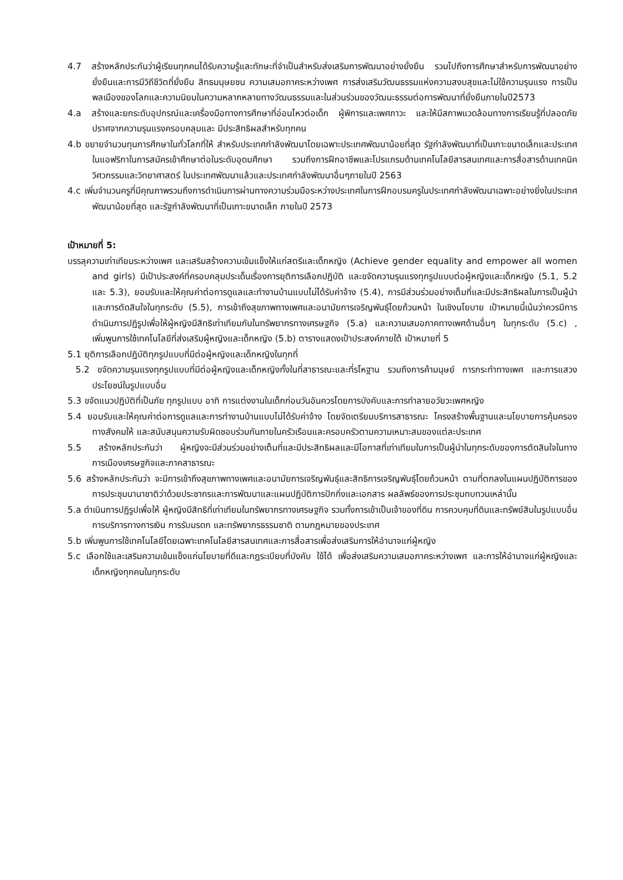4.7 สร้างหลักประกันว่าผู้เรียนทุกคนได้รับความรู้และทักษะที่จำเป็นสำหรับส่งเสริมการพัฒนาอย่างยั่งยืน รวมไปถึงการศึกษาสำหรับการพัฒนาอย่างยั่งยืนและการมีวิถีชีวิตที่ยั่งยืน สิทธมนุษยชน ความเสมอภาคระหว่างเพศ การส่งเสริมวัฒนธรรมแห่งความสงบสุขและไม่ใช้ความรุนแรง การเป็นพลเมืองของโลกและความนิยมในความหลากหลายทางวัฒนธรรมและในส่วนร่วมของวัฒนะธรรมต่อการพัฒนาที่ยั่งยืนภายในปี2573
4.a สร้างและยกระดับอุปกรณ์และเครื่องมือทางการศึกษาที่อ่อนไหวต่อเด็ก ผู้พิการและเพศภาวะ และให้มีสภาพแวดล้อมทางการเรียนรู้ที่ปลอดภัยปราศจากความรุนแรงครอบคลุมและ มีประสิทธิผลสำหรับทุกคน
4.b ขยายจำนวนทุนการศึกษาในทั่วโลกที่ให้ สำหรับประเทศกำลังพัฒนาโดยเฉพาะประเทศพัฒนาน้อยที่สุด รัฐกำลังพัฒนาที่เป็นเกาะขนาดเล็กและประเทศในแอฟริกาในการสมัครเข้าศึกษาต่อในระดับอุดมศึกษา รวมถึงการฝึกอาชีพและโปรแกรมด้านเทคโนโลยีสารสนเทศและการสื่อสารด้านเทคนิค วิศวกรรมและวิทยาศาสตร์ ในประเทศพัฒนาแล้วและประเทศกำลังพัฒนาอื่นๆภายในปี 2563
4.c เพิ่มจำนวนครูที่มีคุณภาพรวมถึงการดำเนินการผ่านทางความร่วมมือระหว่างประเทศในการฝึกอบรมครูในประเทศกำลังพัฒนาเฉพาะอย่างยิ่งในประเทศพัฒนาน้อยที่สุด และรัฐกำลังพัฒนาที่เป็นเกาะขนาดเล็ก ภายในปี 2573
เป้าหมายที่ 5:
บรรลุความเท่าเทียมระหว่างเพศ และเสริมสร้างความเข้มแข็งให้แก่สตรีและเด็กหญิง (Achieve gender equality and empower all women and girls) มีเป้าประสงค์ที่ครอบคลุมประเด็นเรื่องการยุติการเลือกปฏิบัติ และขจัดความรุนแรงทุกรูปแบบต่อผู้หญิงและเด็กหญิง (5.1, 5.2 และ 5.3), ยอมรับและให้คุณค่าต่อการดูแลและทำงานบ้านแบบไม่ได้รับค่าจ้าง (5.4), การมีส่วนร่วมอย่างเต็มที่และมีประสิทธิผลในการเป็นผู้นำและการตัดสินใจในทุกระดับ (5.5), การเข้าถึงสุขภาพทางเพศและอนามัยการเจริญพันธุ์โดยถ้วนหน้า ในเชิงนโยบาย เป้าหมายนี้เน้นว่าควรมีการดำเนินการปฏิรูปเพื่อให้ผู้หญิงมีสิทธิเท่าเทียมกันในทรัพยากรทางเศรษฐกิจ (5.a) และความเสมอภาคทางเพศด้านอื่นๆ ในทุกระดับ (5.c) , เพิ่มพูนการใช้เทคโนโลยีที่ส่งเสริมผู้หญิงและเด็กหญิง (5.b) ตารางแสดงเป้าประสงค์ภายใต้ เป้าหมายที่ 5
5.1 ยุติการเลือกปฏิบัติทุกรูปแบบที่มีต่อผู้หญิงและเด็กหญิงในทุกที่
5.2 ขจัดความรุนแรงทุกรูปแบบที่มีต่อผู้หญิงและเด็กหญิงทั้งในที่สาธารณะและที่รโหฐาน รวมถึงการค้ามนุษย์ การกระทำทางเพศ และการแสวงประโยชน์ในรูปแบบอื่น
5.3 ขจัดแนวปฏิบัติที่เป็นภัย ทุกรูปแบบ อาทิ การแต่งงานในเด็กก่อนวันอันควรโดยการบังคับและการทำลายอวัยวะเพศหญิง
5.4 ยอมรับและให้คุณค่าต่อการดูแลและการทำงานบ้านแบบไม่ได้รับค่าจ้าง โดยจัดเตรียมบริการสาธารณะ โครงสร้างพื้นฐานและนโยบายการคุ้มครองทางสังคมให้ และสนับสนุนความรับผิดชอบร่วมกันภายในครัวเรือนและครอบครัวตามความเหมาะสมของแต่ละประเทศ
5.5 สร้างหลักประกันว่า ผู้หญิงจะมีส่วนร่วมอย่างเต็มที่และมีประสิทธิผลและมีโอกาสที่เท่าเทียมในการเป็นผู้นำในทุกระดับของการตัดสินใจในทาง การเมืองเศรษฐกิจและภาคสาธารณะ
5.6 สร้างหลักประกันว่า จะมีการเข้าถึงสุขภาพทางเพศและอนามัยการเจริญพันธุ์และสิทธิการเจริญพันธุ์โดยถ้วนหน้า ตามที่ตกลงในแผนปฏิบัติการของการประชุมนานาชาติว่าด้วยประชากรและการพัฒนาและแผนปฏิบัติการปักกิ่งและเอกสาร ผลลัพธ์ของการประชุมทบทวนเหล่านั้น
5.a ดำเนินการปฏิรูปเพื่อให้ ผู้หญิงมีสิทธิที่เท่าเทียมในทรัพยากรทางเศรษฐกิจ รวมทั้งการเข้าเป็นเจ้าของที่ดิน การควบคุมที่ดินและทรัพย์สินในรูปแบบอื่นการบริการทางการเงิน การรับมรดก และทรัพยากรธรรมชาติ ตามกฎหมายของประเทศ
5.b เพิ่มพูนการใช้เทคโนโลยีโดยเฉพาะเทคโนโลยีสารสนเทศและการสื่อสารเพื่อส่งเสริมการให้อำนาจแก่ผู้หญิง
5.c เลือกใช้และเสริมความเข้มแข็งแก่นโยบายที่ดีและกฎระเบียบที่บังคับ ใช้ได้ เพื่อส่งเสริมความเสมอภาคระหว่างเพศ และการให้อำนาจแก่ผู้หญิงและเด็กหญิงทุกคนในทุกระดับ